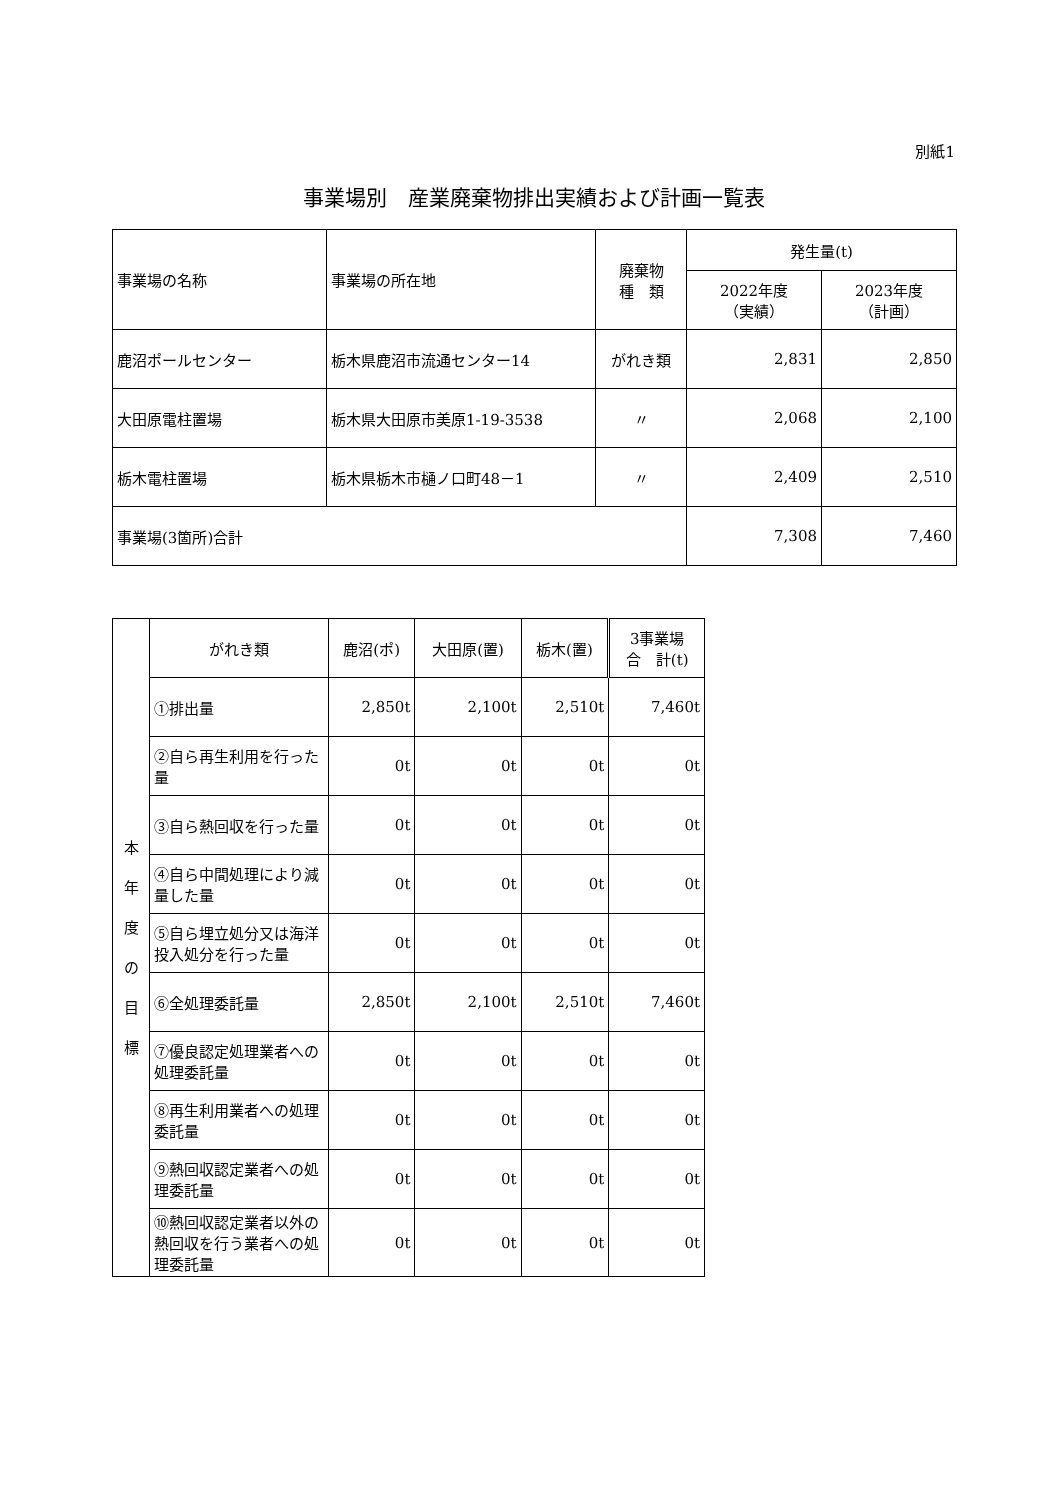別紙1
事業場別　産業廃棄物排出実績および計画一覧表
| 事業場の名称 | 事業場の所在地 | 廃棄物 種 類 | 発生量(t) | |
| --- | --- | --- | --- | --- |
| | | | 2022年度 （実績） | 2023年度 （計画） |
| 鹿沼ポールセンター | 栃木県鹿沼市流通センター14 | がれき類 | 2,831 | 2,850 |
| 大田原電柱置場 | 栃木県大田原市美原1-19-3538 | 〃 | 2,068 | 2,100 |
| 栃木電柱置場 | 栃木県栃木市樋ノ口町48－1 | 〃 | 2,409 | 2,510 |
| 事業場(3箇所)合計 | | | 7,308 | 7,460 |
| 本 年 度 の 目 標 | がれき類 | 鹿沼(ポ) | 大田原(置) | 栃木(置) | 3事業場 合 計(t) |
| | ①排出量 | 2,850t | 2,100t | 2,510t | 7,460t |
| | ②自ら再生利用を行った量 | 0t | 0t | 0t | 0t |
| | ③自ら熱回収を行った量 | 0t | 0t | 0t | 0t |
| | ④自ら中間処理により減量した量 | 0t | 0t | 0t | 0t |
| | ⑤自ら埋立処分又は海洋投入処分を行った量 | 0t | 0t | 0t | 0t |
| | ⑥全処理委託量 | 2,850t | 2,100t | 2,510t | 7,460t |
| | ⑦優良認定処理業者への処理委託量 | 0t | 0t | 0t | 0t |
| | ⑧再生利用業者への処理委託量 | 0t | 0t | 0t | 0t |
| | ⑨熱回収認定業者への処理委託量 | 0t | 0t | 0t | 0t |
| | ⑩熱回収認定業者以外の熱回収を行う業者への処理委託量 | 0t | 0t | 0t | 0t |